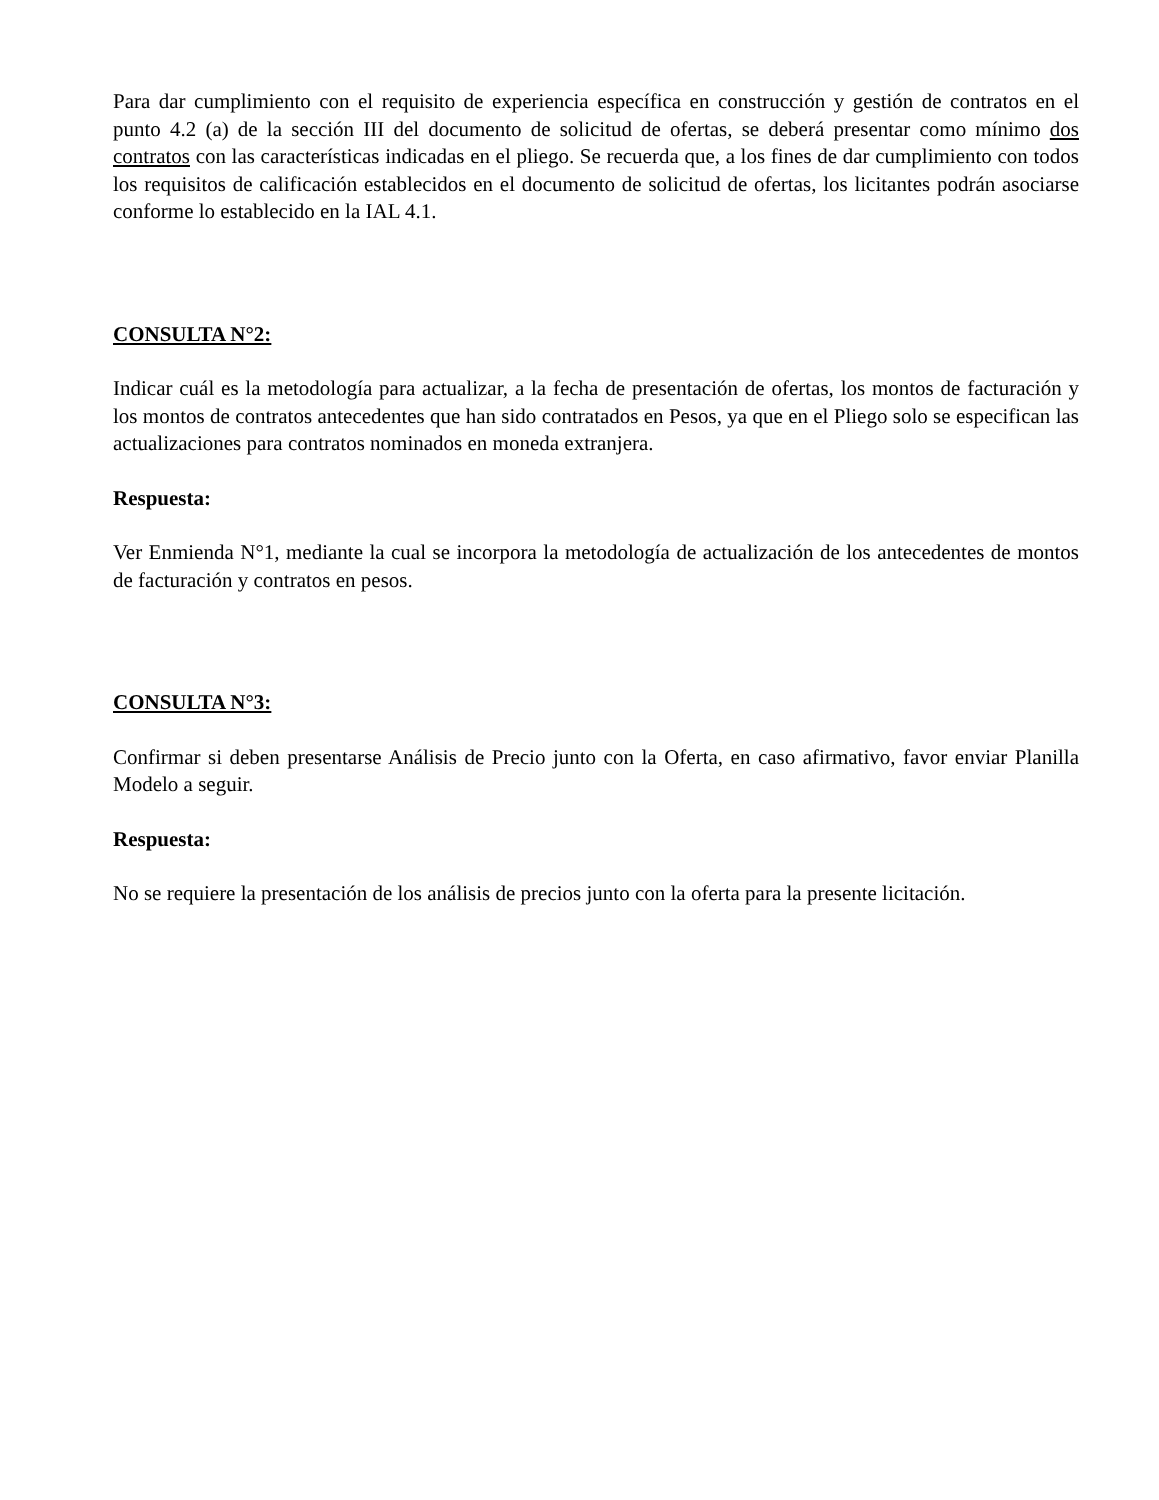Para dar cumplimiento con el requisito de experiencia específica en construcción y gestión de contratos en el punto 4.2 (a) de la sección III del documento de solicitud de ofertas, se deberá presentar como mínimo dos contratos con las características indicadas en el pliego. Se recuerda que, a los fines de dar cumplimiento con todos los requisitos de calificación establecidos en el documento de solicitud de ofertas, los licitantes podrán asociarse conforme lo establecido en la IAL 4.1.
CONSULTA N°2:
Indicar cuál es la metodología para actualizar, a la fecha de presentación de ofertas, los montos de facturación y los montos de contratos antecedentes que han sido contratados en Pesos, ya que en el Pliego solo se especifican las actualizaciones para contratos nominados en moneda extranjera.
Respuesta:
Ver Enmienda N°1, mediante la cual se incorpora la metodología de actualización de los antecedentes de montos de facturación y contratos en pesos.
CONSULTA N°3:
Confirmar si deben presentarse Análisis de Precio junto con la Oferta, en caso afirmativo, favor enviar Planilla Modelo a seguir.
Respuesta:
No se requiere la presentación de los análisis de precios junto con la oferta para la presente licitación.